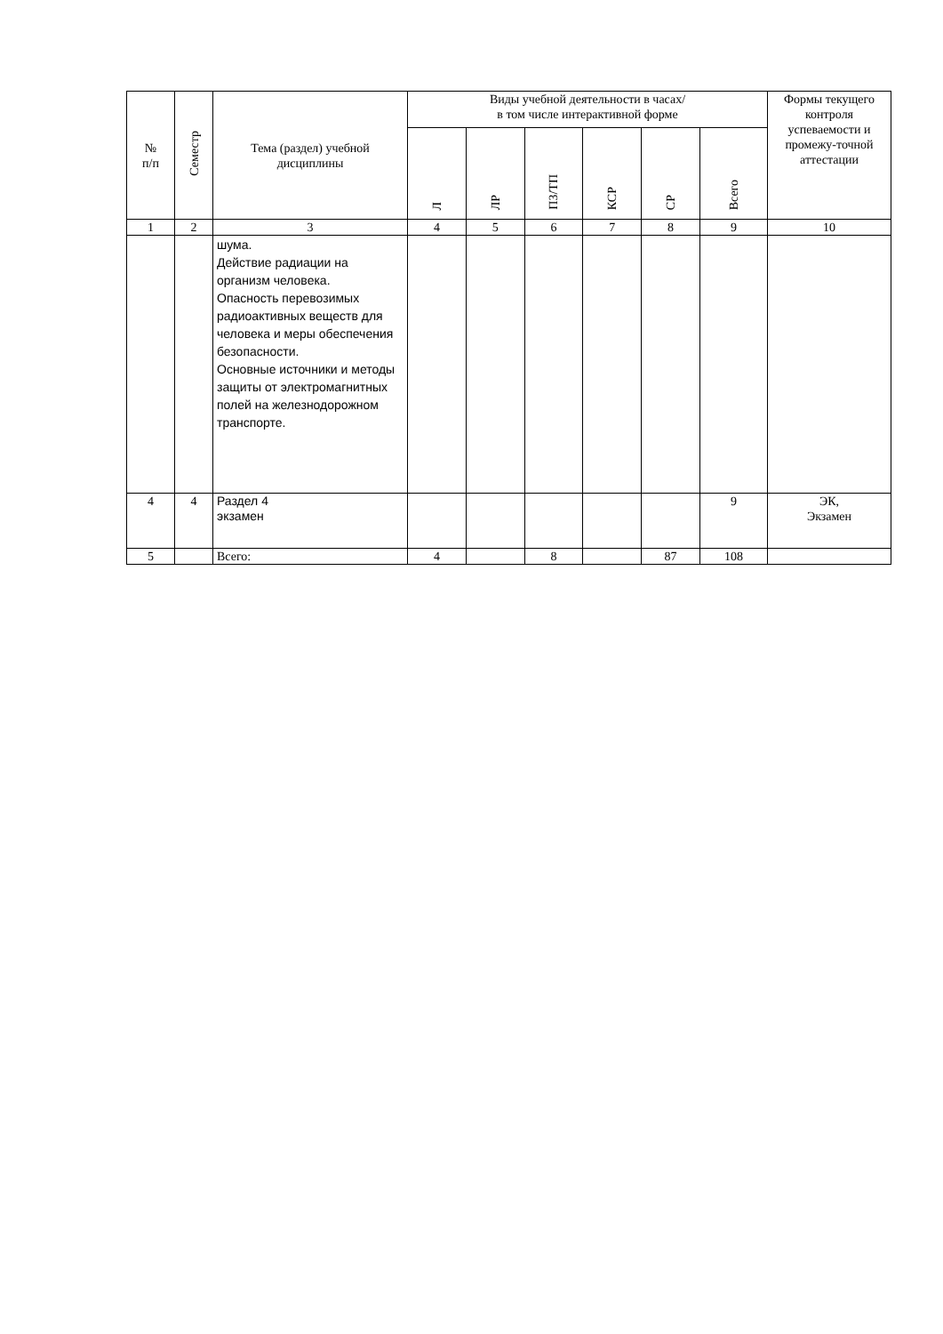| № п/п | Семестр | Тема (раздел) учебной дисциплины | Виды учебной деятельности в часах/ в том числе интерактивной форме | | | | | | Формы текущего контроля успеваемости и промежу-точной аттестации |
| --- | --- | --- | --- | --- | --- | --- | --- | --- | --- |
| | | | Л | ЛР | ПЗ/ТП | КСР | СР | Всего | |
| 1 | 2 | 3 | 4 | 5 | 6 | 7 | 8 | 9 | 10 |
| | | шума. Действие радиации на организм человека. Опасность перевозимых радиоактивных веществ для человека и меры обеспечения безопасности. Основные источники и методы защиты от электромагнитных полей на железнодорожном транспорте. | | | | | | | |
| 4 | 4 | Раздел 4 экзамен | | | | | | 9 | ЭК, Экзамен |
| 5 | | Всего: | 4 | | 8 | | 87 | 108 | |